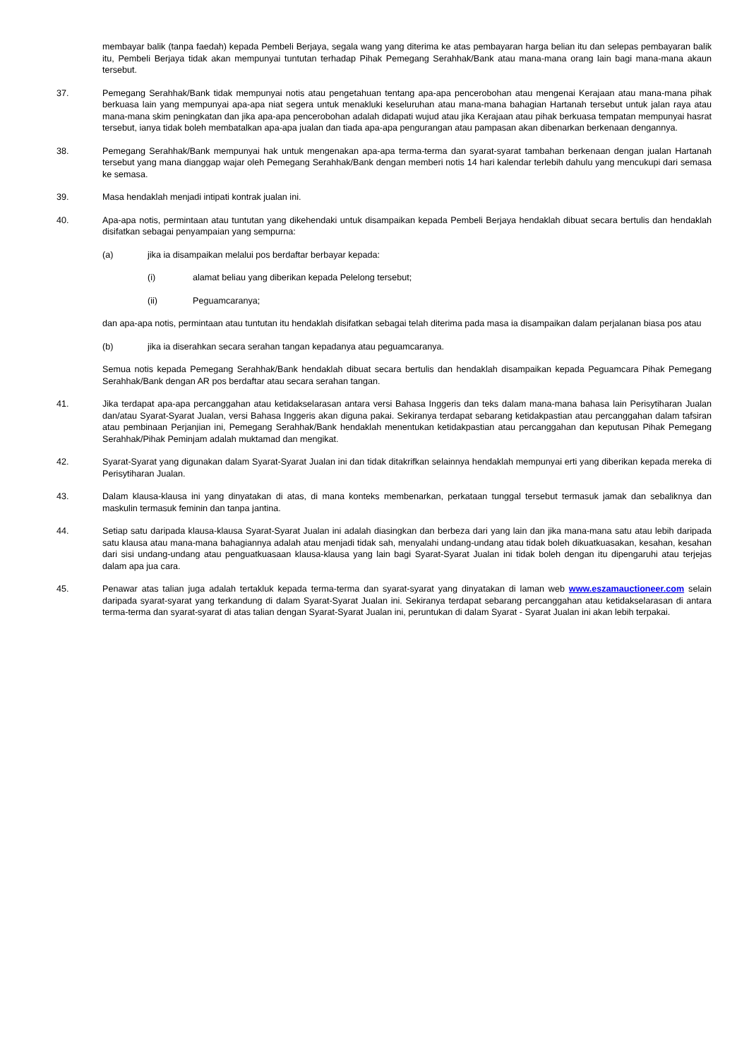membayar balik (tanpa faedah) kepada Pembeli Berjaya, segala wang yang diterima ke atas pembayaran harga belian itu dan selepas pembayaran balik itu, Pembeli Berjaya tidak akan mempunyai tuntutan terhadap Pihak Pemegang Serahhak/Bank atau mana-mana orang lain bagi mana-mana akaun tersebut.
37. Pemegang Serahhak/Bank tidak mempunyai notis atau pengetahuan tentang apa-apa pencerobohan atau mengenai Kerajaan atau mana-mana pihak berkuasa lain yang mempunyai apa-apa niat segera untuk menakluki keseluruhan atau mana-mana bahagian Hartanah tersebut untuk jalan raya atau mana-mana skim peningkatan dan jika apa-apa pencerobohan adalah didapati wujud atau jika Kerajaan atau pihak berkuasa tempatan mempunyai hasrat tersebut, ianya tidak boleh membatalkan apa-apa jualan dan tiada apa-apa pengurangan atau pampasan akan dibenarkan berkenaan dengannya.
38. Pemegang Serahhak/Bank mempunyai hak untuk mengenakan apa-apa terma-terma dan syarat-syarat tambahan berkenaan dengan jualan Hartanah tersebut yang mana dianggap wajar oleh Pemegang Serahhak/Bank dengan memberi notis 14 hari kalendar terlebih dahulu yang mencukupi dari semasa ke semasa.
39. Masa hendaklah menjadi intipati kontrak jualan ini.
40. Apa-apa notis, permintaan atau tuntutan yang dikehendaki untuk disampaikan kepada Pembeli Berjaya hendaklah dibuat secara bertulis dan hendaklah disifatkan sebagai penyampaian yang sempurna:
(a) jika ia disampaikan melalui pos berdaftar berbayar kepada:
(i) alamat beliau yang diberikan kepada Pelelong tersebut;
(ii) Peguamcaranya;
dan apa-apa notis, permintaan atau tuntutan itu hendaklah disifatkan sebagai telah diterima pada masa ia disampaikan dalam perjalanan biasa pos atau
(b) jika ia diserahkan secara serahan tangan kepadanya atau peguamcaranya.
Semua notis kepada Pemegang Serahhak/Bank hendaklah dibuat secara bertulis dan hendaklah disampaikan kepada Peguamcara Pihak Pemegang Serahhak/Bank dengan AR pos berdaftar atau secara serahan tangan.
41. Jika terdapat apa-apa percanggahan atau ketidakselarasan antara versi Bahasa Inggeris dan teks dalam mana-mana bahasa lain Perisytiharan Jualan dan/atau Syarat-Syarat Jualan, versi Bahasa Inggeris akan diguna pakai. Sekiranya terdapat sebarang ketidakpastian atau percanggahan dalam tafsiran atau pembinaan Perjanjian ini, Pemegang Serahhak/Bank hendaklah menentukan ketidakpastian atau percanggahan dan keputusan Pihak Pemegang Serahhak/Pihak Peminjam adalah muktamad dan mengikat.
42. Syarat-Syarat yang digunakan dalam Syarat-Syarat Jualan ini dan tidak ditakrifkan selainnya hendaklah mempunyai erti yang diberikan kepada mereka di Perisytiharan Jualan.
43. Dalam klausa-klausa ini yang dinyatakan di atas, di mana konteks membenarkan, perkataan tunggal tersebut termasuk jamak dan sebaliknya dan maskulin termasuk feminin dan tanpa jantina.
44. Setiap satu daripada klausa-klausa Syarat-Syarat Jualan ini adalah diasingkan dan berbeza dari yang lain dan jika mana-mana satu atau lebih daripada satu klausa atau mana-mana bahagiannya adalah atau menjadi tidak sah, menyalahi undang-undang atau tidak boleh dikuatkuasakan, kesahan, kesahan dari sisi undang-undang atau penguatkuasaan klausa-klausa yang lain bagi Syarat-Syarat Jualan ini tidak boleh dengan itu dipengaruhi atau terjejas dalam apa jua cara.
45. Penawar atas talian juga adalah tertakluk kepada terma-terma dan syarat-syarat yang dinyatakan di laman web www.eszamauctioneer.com selain daripada syarat-syarat yang terkandung di dalam Syarat-Syarat Jualan ini. Sekiranya terdapat sebarang percanggahan atau ketidakselarasan di antara terma-terma dan syarat-syarat di atas talian dengan Syarat-Syarat Jualan ini, peruntukan di dalam Syarat - Syarat Jualan ini akan lebih terpakai.